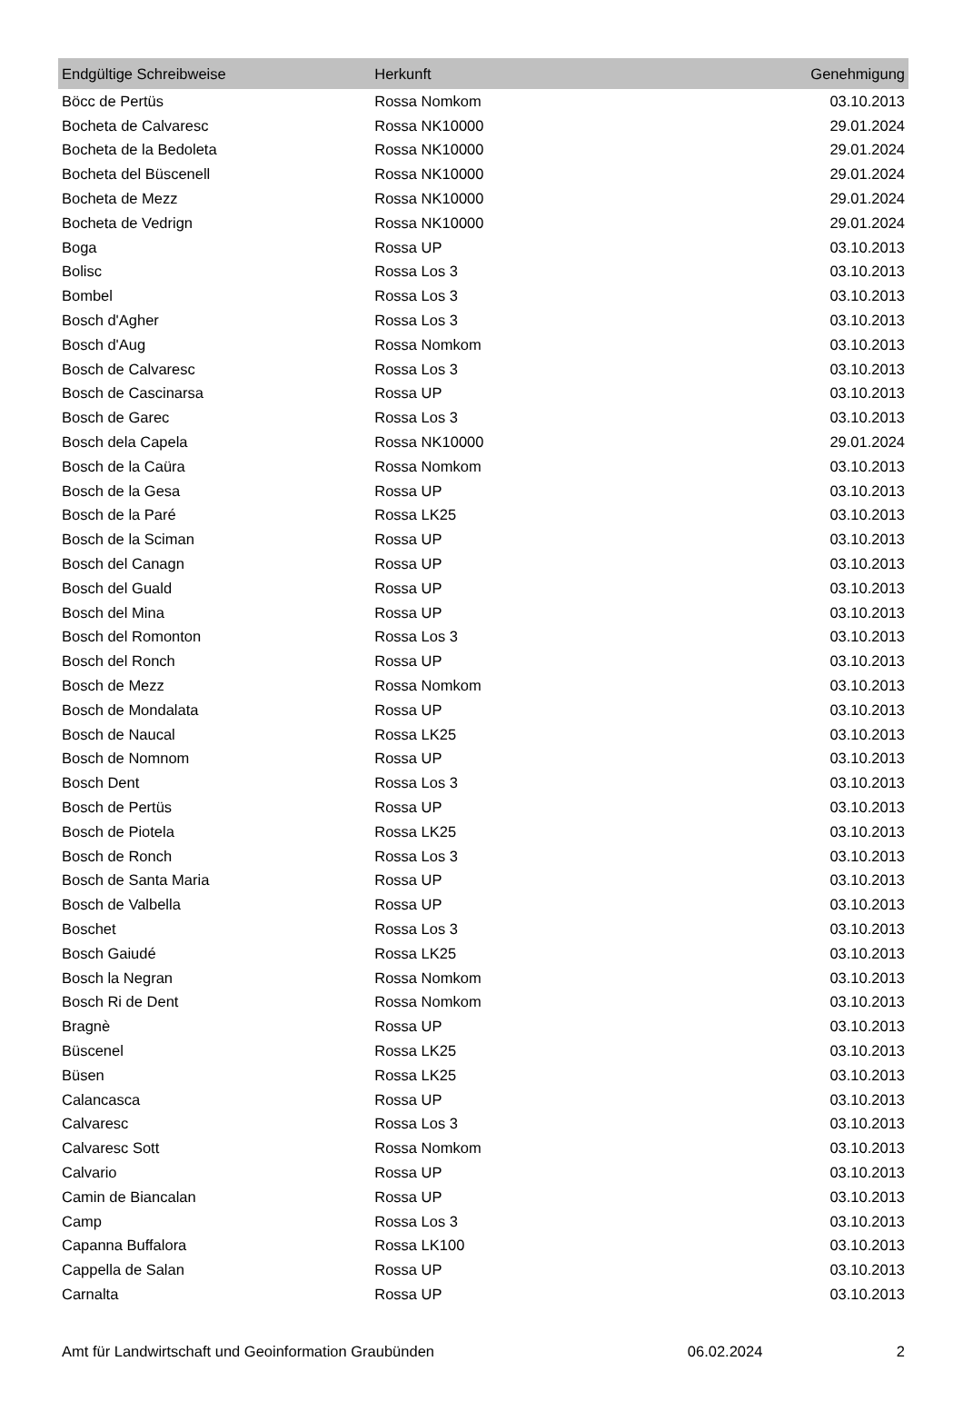| Endgültige Schreibweise | Herkunft | Genehmigung |
| --- | --- | --- |
| Böcc de Pertüs | Rossa Nomkom | 03.10.2013 |
| Bocheta de Calvaresc | Rossa NK10000 | 29.01.2024 |
| Bocheta de la Bedoleta | Rossa NK10000 | 29.01.2024 |
| Bocheta del Büscenell | Rossa NK10000 | 29.01.2024 |
| Bocheta de Mezz | Rossa NK10000 | 29.01.2024 |
| Bocheta de Vedrign | Rossa NK10000 | 29.01.2024 |
| Boga | Rossa UP | 03.10.2013 |
| Bolisc | Rossa Los 3 | 03.10.2013 |
| Bombel | Rossa Los 3 | 03.10.2013 |
| Bosch d'Agher | Rossa Los 3 | 03.10.2013 |
| Bosch d'Aug | Rossa Nomkom | 03.10.2013 |
| Bosch de Calvaresc | Rossa Los 3 | 03.10.2013 |
| Bosch de Cascinarsa | Rossa UP | 03.10.2013 |
| Bosch de Garec | Rossa Los 3 | 03.10.2013 |
| Bosch dela Capela | Rossa NK10000 | 29.01.2024 |
| Bosch de la Caüra | Rossa Nomkom | 03.10.2013 |
| Bosch de la Gesa | Rossa UP | 03.10.2013 |
| Bosch de la Paré | Rossa LK25 | 03.10.2013 |
| Bosch de la Sciman | Rossa UP | 03.10.2013 |
| Bosch del Canagn | Rossa UP | 03.10.2013 |
| Bosch del Guald | Rossa UP | 03.10.2013 |
| Bosch del Mina | Rossa UP | 03.10.2013 |
| Bosch del Romonton | Rossa Los 3 | 03.10.2013 |
| Bosch del Ronch | Rossa UP | 03.10.2013 |
| Bosch de Mezz | Rossa Nomkom | 03.10.2013 |
| Bosch de Mondalata | Rossa UP | 03.10.2013 |
| Bosch de Naucal | Rossa LK25 | 03.10.2013 |
| Bosch de Nomnom | Rossa UP | 03.10.2013 |
| Bosch Dent | Rossa Los 3 | 03.10.2013 |
| Bosch de Pertüs | Rossa UP | 03.10.2013 |
| Bosch de Piotela | Rossa LK25 | 03.10.2013 |
| Bosch de Ronch | Rossa Los 3 | 03.10.2013 |
| Bosch de Santa Maria | Rossa UP | 03.10.2013 |
| Bosch de Valbella | Rossa UP | 03.10.2013 |
| Boschet | Rossa Los 3 | 03.10.2013 |
| Bosch Gaiudé | Rossa LK25 | 03.10.2013 |
| Bosch la Negran | Rossa Nomkom | 03.10.2013 |
| Bosch Ri de Dent | Rossa Nomkom | 03.10.2013 |
| Bragnè | Rossa UP | 03.10.2013 |
| Büscenel | Rossa LK25 | 03.10.2013 |
| Büsen | Rossa LK25 | 03.10.2013 |
| Calancasca | Rossa UP | 03.10.2013 |
| Calvaresc | Rossa Los 3 | 03.10.2013 |
| Calvaresc Sott | Rossa Nomkom | 03.10.2013 |
| Calvario | Rossa UP | 03.10.2013 |
| Camin de Biancalan | Rossa UP | 03.10.2013 |
| Camp | Rossa Los 3 | 03.10.2013 |
| Capanna Buffalora | Rossa LK100 | 03.10.2013 |
| Cappella de Salan | Rossa UP | 03.10.2013 |
| Carnalta | Rossa UP | 03.10.2013 |
Amt für Landwirtschaft und Geoinformation Graubünden 06.02.2024 2